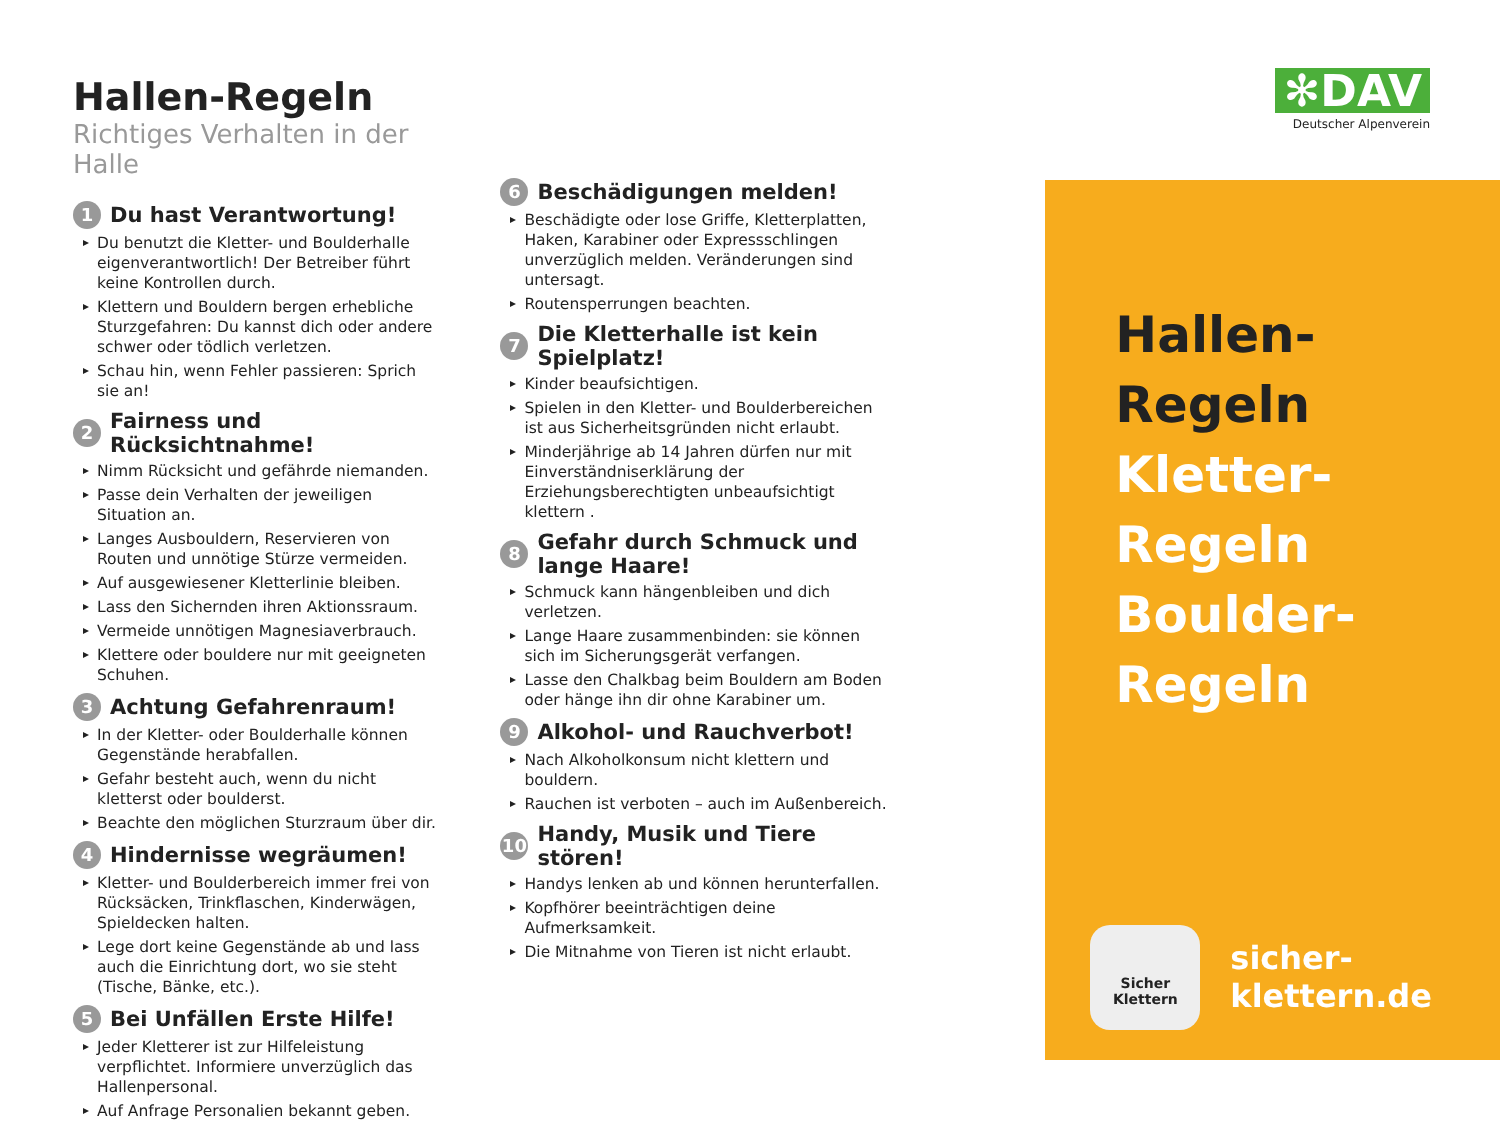✻DAV
Deutscher Alpenverein
Hallen-Regeln
Richtiges Verhalten in der Halle
1 Du hast Verantwortung!
Du benutzt die Kletter- und Boulderhalle eigenverantwortlich! Der Betreiber führt keine Kontrollen durch.
Klettern und Bouldern bergen erhebliche Sturzgefahren: Du kannst dich oder andere schwer oder tödlich verletzen.
Schau hin, wenn Fehler passieren: Sprich sie an!
2 Fairness und Rücksichtnahme!
Nimm Rücksicht und gefährde niemanden.
Passe dein Verhalten der jeweiligen Situation an.
Langes Ausbouldern, Reservieren von Routen und unnötige Stürze vermeiden.
Auf ausgewiesener Kletterlinie bleiben.
Lass den Sichernden ihren Aktionssraum.
Vermeide unnötigen Magnesiaverbrauch.
Klettere oder bouldere nur mit geeigneten Schuhen.
3 Achtung Gefahrenraum!
In der Kletter- oder Boulderhalle können Gegenstände herabfallen.
Gefahr besteht auch, wenn du nicht kletterst oder boulderst.
Beachte den möglichen Sturzraum über dir.
4 Hindernisse wegräumen!
Kletter- und Boulderbereich immer frei von Rücksäcken, Trinkflaschen, Kinderwägen, Spieldecken halten.
Lege dort keine Gegenstände ab und lass auch die Einrichtung dort, wo sie steht (Tische, Bänke, etc.).
5 Bei Unfällen Erste Hilfe!
Jeder Kletterer ist zur Hilfeleistung verpflichtet. Informiere unverzüglich das Hallenpersonal.
Auf Anfrage Personalien bekannt geben.
6 Beschädigungen melden!
Beschädigte oder lose Griffe, Kletterplatten, Haken, Karabiner oder Expressschlingen unverzüglich melden. Veränderungen sind untersagt.
Routensperrungen beachten.
7 Die Kletterhalle ist kein Spielplatz!
Kinder beaufsichtigen.
Spielen in den Kletter- und Boulderbereichen ist aus Sicherheitsgründen nicht erlaubt.
Minderjährige ab 14 Jahren dürfen nur mit Einverständniserklärung der Erziehungsberechtigten unbeaufsichtigt klettern .
8 Gefahr durch Schmuck und lange Haare!
Schmuck kann hängenbleiben und dich verletzen.
Lange Haare zusammenbinden: sie können sich im Sicherungsgerät verfangen.
Lasse den Chalkbag beim Bouldern am Boden oder hänge ihn dir ohne Karabiner um.
9 Alkohol- und Rauchverbot!
Nach Alkoholkonsum nicht klettern und bouldern.
Rauchen ist verboten – auch im Außenbereich.
10 Handy, Musik und Tiere stören!
Handys lenken ab und können herunterfallen.
Kopfhörer beeinträchtigen deine Aufmerksamkeit.
Die Mitnahme von Tieren ist nicht erlaubt.
Hallen-Regeln
Kletter-Regeln
Boulder-Regeln
Sicher
Klettern
sicher-klettern.de